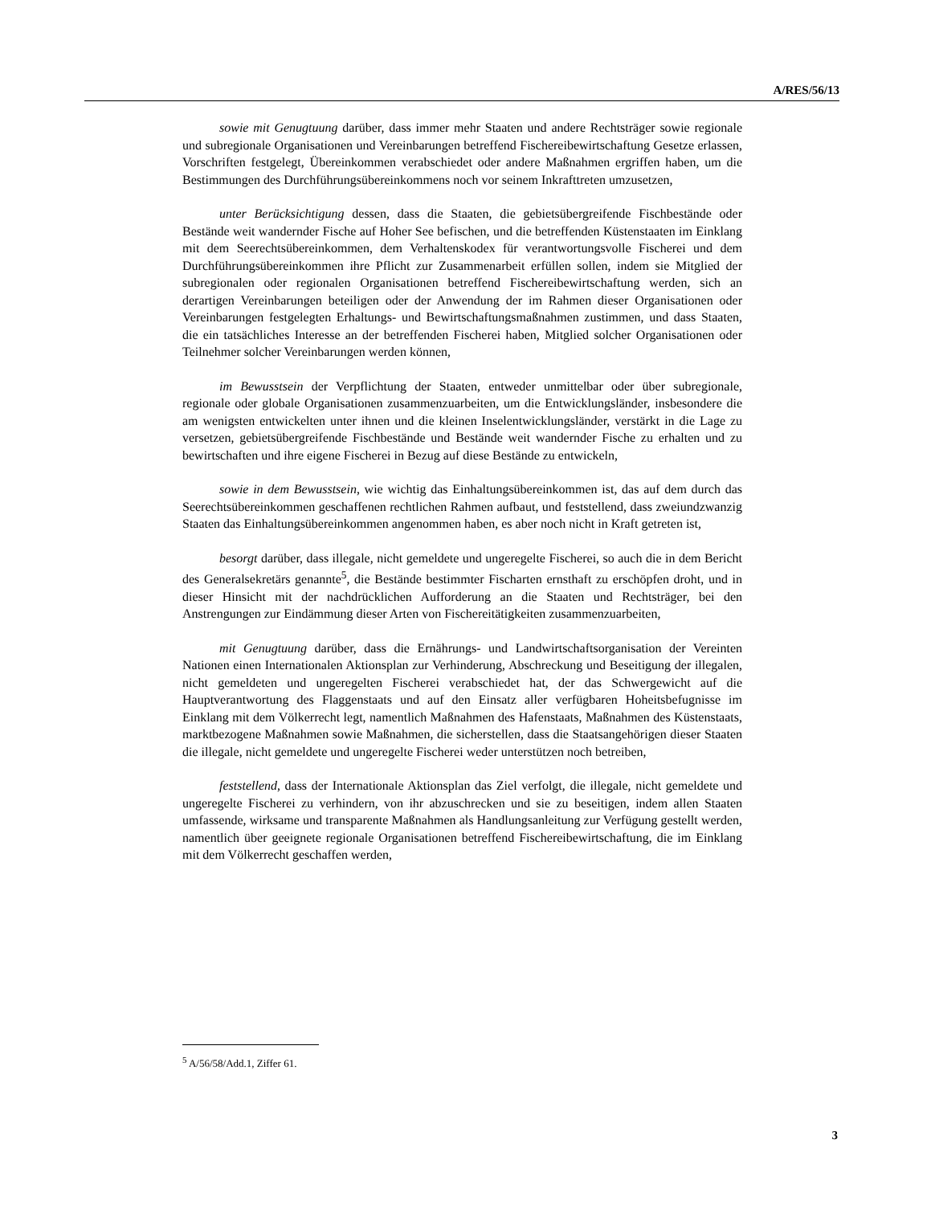A/RES/56/13
sowie mit Genugtuung darüber, dass immer mehr Staaten und andere Rechtsträger sowie regionale und subregionale Organisationen und Vereinbarungen betreffend Fischereibewirtschaftung Gesetze erlassen, Vorschriften festgelegt, Übereinkommen verabschiedet oder andere Maßnahmen ergriffen haben, um die Bestimmungen des Durchführungsübereinkommens noch vor seinem Inkrafttreten umzusetzen,
unter Berücksichtigung dessen, dass die Staaten, die gebietsübergreifende Fischbestände oder Bestände weit wandernder Fische auf Hoher See befischen, und die betreffenden Küstenstaaten im Einklang mit dem Seerechtsübereinkommen, dem Verhaltenskodex für verantwortungsvolle Fischerei und dem Durchführungsübereinkommen ihre Pflicht zur Zusammenarbeit erfüllen sollen, indem sie Mitglied der subregionalen oder regionalen Organisationen betreffend Fischereibewirtschaftung werden, sich an derartigen Vereinbarungen beteiligen oder der Anwendung der im Rahmen dieser Organisationen oder Vereinbarungen festgelegten Erhaltungs- und Bewirtschaftungsmaßnahmen zustimmen, und dass Staaten, die ein tatsächliches Interesse an der betreffenden Fischerei haben, Mitglied solcher Organisationen oder Teilnehmer solcher Vereinbarungen werden können,
im Bewusstsein der Verpflichtung der Staaten, entweder unmittelbar oder über subregionale, regionale oder globale Organisationen zusammenzuarbeiten, um die Entwicklungsländer, insbesondere die am wenigsten entwickelten unter ihnen und die kleinen Inselentwicklungsländer, verstärkt in die Lage zu versetzen, gebietsübergreifende Fischbestände und Bestände weit wandernder Fische zu erhalten und zu bewirtschaften und ihre eigene Fischerei in Bezug auf diese Bestände zu entwickeln,
sowie in dem Bewusstsein, wie wichtig das Einhaltungsübereinkommen ist, das auf dem durch das Seerechtsübereinkommen geschaffenen rechtlichen Rahmen aufbaut, und feststellend, dass zweiundzwanzig Staaten das Einhaltungsübereinkommen angenommen haben, es aber noch nicht in Kraft getreten ist,
besorgt darüber, dass illegale, nicht gemeldete und ungeregelte Fischerei, so auch die in dem Bericht des Generalsekretärs genannte<sup>5</sup>, die Bestände bestimmter Fischarten ernsthaft zu erschöpfen droht, und in dieser Hinsicht mit der nachdrücklichen Aufforderung an die Staaten und Rechtsträger, bei den Anstrengungen zur Eindämmung dieser Arten von Fischereitätigkeiten zusammenzuarbeiten,
mit Genugtuung darüber, dass die Ernährungs- und Landwirtschaftsorganisation der Vereinten Nationen einen Internationalen Aktionsplan zur Verhinderung, Abschreckung und Beseitigung der illegalen, nicht gemeldeten und ungeregelten Fischerei verabschiedet hat, der das Schwergewicht auf die Hauptverantwortung des Flaggenstaats und auf den Einsatz aller verfügbaren Hoheitsbefugnisse im Einklang mit dem Völkerrecht legt, namentlich Maßnahmen des Hafenstaats, Maßnahmen des Küstenstaats, marktbezogene Maßnahmen sowie Maßnahmen, die sicherstellen, dass die Staatsangehörigen dieser Staaten die illegale, nicht gemeldete und ungeregelte Fischerei weder unterstützen noch betreiben,
feststellend, dass der Internationale Aktionsplan das Ziel verfolgt, die illegale, nicht gemeldete und ungeregelte Fischerei zu verhindern, von ihr abzuschrecken und sie zu beseitigen, indem allen Staaten umfassende, wirksame und transparente Maßnahmen als Handlungsanleitung zur Verfügung gestellt werden, namentlich über geeignete regionale Organisationen betreffend Fischereibewirtschaftung, die im Einklang mit dem Völkerrecht geschaffen werden,
<sup>5</sup> A/56/58/Add.1, Ziffer 61.
3